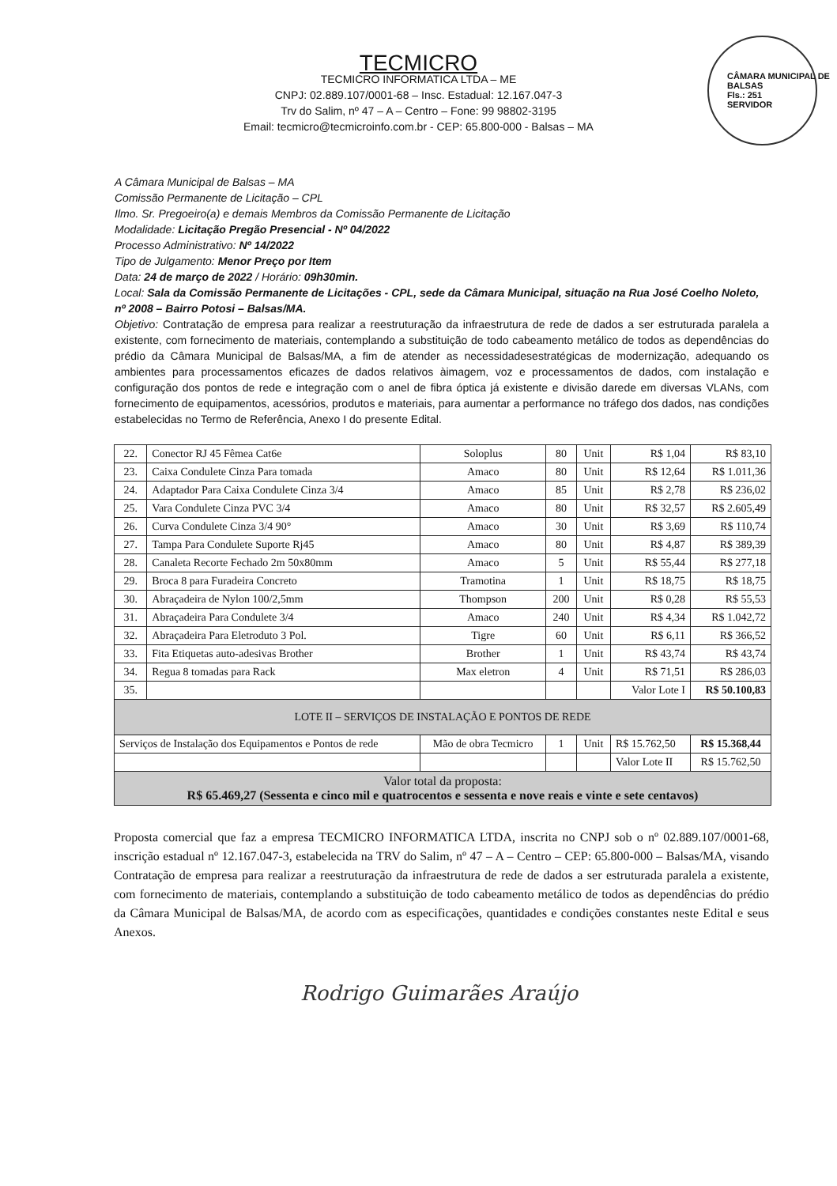CÂMARA MUNICIPAL DE BALSAS
Fls.: 251
SERVIDOR
TECMICRO
TECMICRO INFORMATICA LTDA – ME
CNPJ: 02.889.107/0001-68 – Insc. Estadual: 12.167.047-3
Trv do Salim, nº 47 – A – Centro – Fone: 99 98802-3195
Email: tecmicro@tecmicroinfo.com.br - CEP: 65.800-000 - Balsas – MA
A Câmara Municipal de Balsas – MA
Comissão Permanente de Licitação – CPL
Ilmo. Sr. Pregoeiro(a) e demais Membros da Comissão Permanente de Licitação
Modalidade: Licitação Pregão Presencial - Nº 04/2022
Processo Administrativo: Nº 14/2022
Tipo de Julgamento: Menor Preço por Item
Data: 24 de março de 2022 / Horário: 09h30min.
Local: Sala da Comissão Permanente de Licitações - CPL, sede da Câmara Municipal, situação na Rua José Coelho Noleto, nº 2008 – Bairro Potosi – Balsas/MA.
Objetivo: Contratação de empresa para realizar a reestruturação da infraestrutura de rede de dados a ser estruturada paralela a existente, com fornecimento de materiais, contemplando a substituição de todo cabeamento metálico de todos as dependências do prédio da Câmara Municipal de Balsas/MA, a fim de atender as necessidadesestratégicas de modernização, adequando os ambientes para processamentos eficazes de dados relativos àimagem, voz e processamentos de dados, com instalação e configuração dos pontos de rede e integração com o anel de fibra óptica já existente e divisão darede em diversas VLANs, com fornecimento de equipamentos, acessórios, produtos e materiais, para aumentar a performance no tráfego dos dados, nas condições estabelecidas no Termo de Referência, Anexo I do presente Edital.
| 22. | Conector RJ 45 Fêmea Cat6e | Soloplus | 80 | Unit | R$ 1,04 | R$ 83,10 |
| 23. | Caixa Condulete Cinza Para tomada | Amaco | 80 | Unit | R$ 12,64 | R$ 1.011,36 |
| 24. | Adaptador Para Caixa Condulete Cinza 3/4 | Amaco | 85 | Unit | R$ 2,78 | R$ 236,02 |
| 25. | Vara Condulete Cinza PVC 3/4 | Amaco | 80 | Unit | R$ 32,57 | R$ 2.605,49 |
| 26. | Curva Condulete Cinza 3/4 90° | Amaco | 30 | Unit | R$ 3,69 | R$ 110,74 |
| 27. | Tampa Para Condulete Suporte Rj45 | Amaco | 80 | Unit | R$ 4,87 | R$ 389,39 |
| 28. | Canaleta Recorte Fechado 2m 50x80mm | Amaco | 5 | Unit | R$ 55,44 | R$ 277,18 |
| 29. | Broca 8 para Furadeira Concreto | Tramotina | 1 | Unit | R$ 18,75 | R$ 18,75 |
| 30. | Abraçadeira de Nylon 100/2,5mm | Thompson | 200 | Unit | R$ 0,28 | R$ 55,53 |
| 31. | Abraçadeira Para Condulete 3/4 | Amaco | 240 | Unit | R$ 4,34 | R$ 1.042,72 |
| 32. | Abraçadeira Para Eletroduto 3 Pol. | Tigre | 60 | Unit | R$ 6,11 | R$ 366,52 |
| 33. | Fita Etiquetas auto-adesivas Brother | Brother | 1 | Unit | R$ 43,74 | R$ 43,74 |
| 34. | Regua 8 tomadas para Rack | Max eletron | 4 | Unit | R$ 71,51 | R$ 286,03 |
| 35. | | | | | Valor Lote I | R$ 50.100,83 |
| LOTE II – SERVIÇOS DE INSTALAÇÃO E PONTOS DE REDE | | | | | | |
| Serviços de Instalação dos Equipamentos e Pontos de rede | | Mão de obra Tecmicro | 1 | Unit | R$ 15.762,50 | R$ 15.368,44 |
| | | | | | Valor Lote II | R$ 15.762,50 |
| Valor total da proposta: R$ 65.469,27 (Sessenta e cinco mil e quatrocentos e sessenta e nove reais e vinte e sete centavos) | | | | | | |
Proposta comercial que faz a empresa TECMICRO INFORMATICA LTDA, inscrita no CNPJ sob o nº 02.889.107/0001-68, inscrição estadual nº 12.167.047-3, estabelecida na TRV do Salim, nº 47 – A – Centro – CEP: 65.800-000 – Balsas/MA, visando Contratação de empresa para realizar a reestruturação da infraestrutura de rede de dados a ser estruturada paralela a existente, com fornecimento de materiais, contemplando a substituição de todo cabeamento metálico de todos as dependências do prédio da Câmara Municipal de Balsas/MA, de acordo com as especificações, quantidades e condições constantes neste Edital e seus Anexos.
Rodrigo Guimarães Araújo